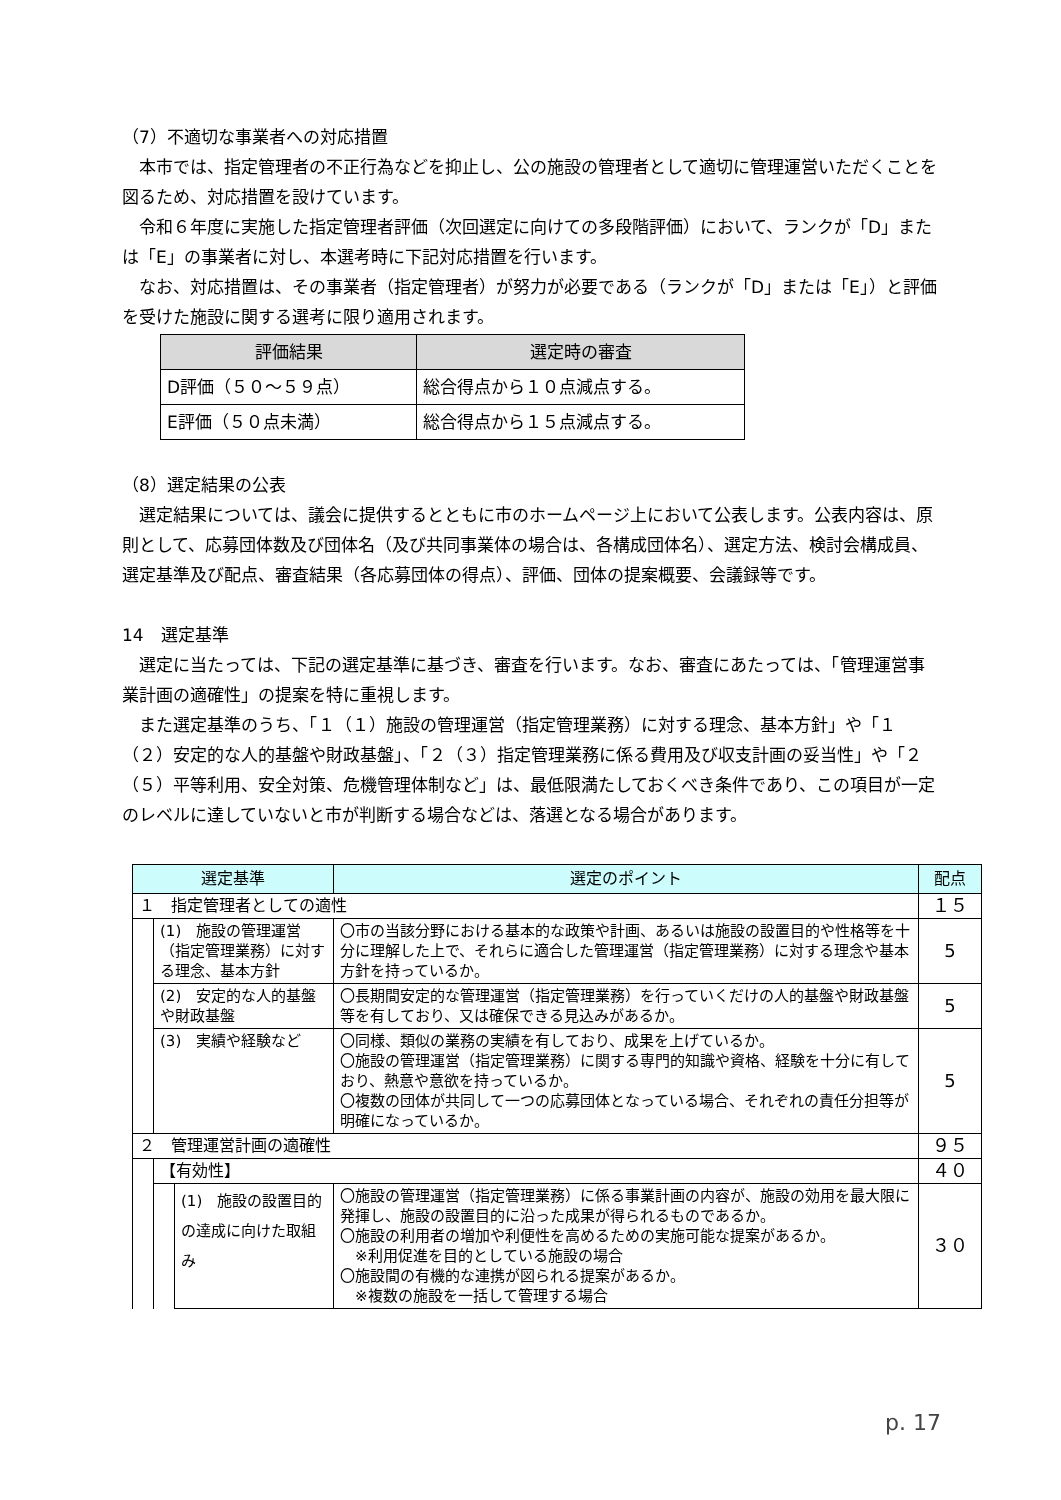（7）不適切な事業者への対応措置
本市では、指定管理者の不正行為などを抑止し、公の施設の管理者として適切に管理運営いただくことを図るため、対応措置を設けています。
令和６年度に実施した指定管理者評価（次回選定に向けての多段階評価）において、ランクが「D」または「E」の事業者に対し、本選考時に下記対応措置を行います。
なお、対応措置は、その事業者（指定管理者）が努力が必要である（ランクが「D」または「E」）と評価を受けた施設に関する選考に限り適用されます。
| 評価結果 | 選定時の審査 |
| --- | --- |
| D評価（５０～５９点） | 総合得点から１０点減点する。 |
| E評価（５０点未満） | 総合得点から１５点減点する。 |
（8）選定結果の公表
選定結果については、議会に提供するとともに市のホームページ上において公表します。公表内容は、原則として、応募団体数及び団体名（及び共同事業体の場合は、各構成団体名）、選定方法、検討会構成員、選定基準及び配点、審査結果（各応募団体の得点）、評価、団体の提案概要、会議録等です。
14　選定基準
選定に当たっては、下記の選定基準に基づき、審査を行います。なお、審査にあたっては、「管理運営事業計画の適確性」の提案を特に重視します。
また選定基準のうち、「１（１）施設の管理運営（指定管理業務）に対する理念、基本方針」や「１（２）安定的な人的基盤や財政基盤」、「２（３）指定管理業務に係る費用及び収支計画の妥当性」や「２（５）平等利用、安全対策、危機管理体制など」は、最低限満たしておくべき条件であり、この項目が一定のレベルに達していないと市が判断する場合などは、落選となる場合があります。
| 選定基準 | | | 選定のポイント | 配点 |
| --- | --- | --- | --- | --- |
| １ 指定管理者としての適性 | | | | １５ |
| | (1) 施設の管理運営（指定管理業務）に対する理念、基本方針 | | 〇市の当該分野における基本的な政策や計画、あるいは施設の設置目的や性格等を十分に理解した上で、それらに適合した管理運営（指定管理業務）に対する理念や基本方針を持っているか。 | 5 |
| | (2) 安定的な人的基盤や財政基盤 | | 〇長期間安定的な管理運営（指定管理業務）を行っていくだけの人的基盤や財政基盤等を有しており、又は確保できる見込みがあるか。 | 5 |
| | (3) 実績や経験など | | 〇同様、類似の業務の実績を有しており、成果を上げているか。 〇施設の管理運営（指定管理業務）に関する専門的知識や資格、経験を十分に有しており、熱意や意欲を持っているか。 〇複数の団体が共同して一つの応募団体となっている場合、それぞれの責任分担等が明確になっているか。 | 5 |
| ２ 管理運営計画の適確性 | | | | ９５ |
| | 【有効性】 | | | ４０ |
| | | (1) 施設の設置目的の達成に向けた取組み | 〇施設の管理運営（指定管理業務）に係る事業計画の内容が、施設の効用を最大限に発揮し、施設の設置目的に沿った成果が得られるものであるか。 〇施設の利用者の増加や利便性を高めるための実施可能な提案があるか。 ※利用促進を目的としている施設の場合 〇施設間の有機的な連携が図られる提案があるか。 ※複数の施設を一括して管理する場合 | ３０ |
p. 17